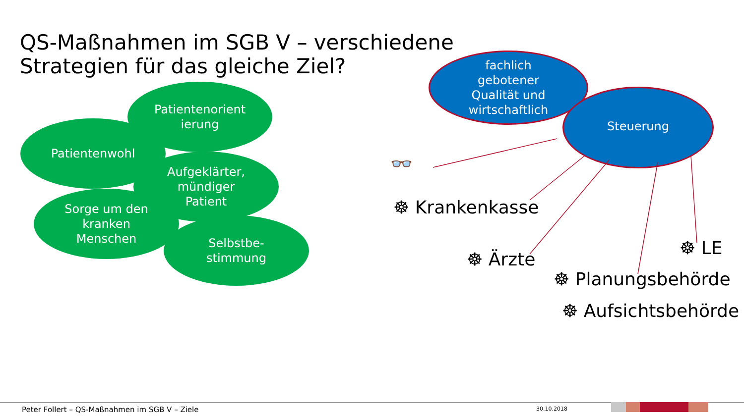QS-Maßnahmen im SGB V – verschiedene
Strategien für das gleiche Ziel?
Patientenwohl
Patientenorient
ierung
Aufgeklärter,
mündiger
Patient
Sorge um den
kranken
Menschen
Selbstbe-
stimmung
fachlich
gebotener
Qualität und
wirtschaftlich
Steuerung
👓
☸ Krankenkasse
☸ Ärzte
☸ LE
☸ Planungsbehörde
☸ Aufsichtsbehörde
Peter Follert – QS-Maßnahmen im SGB V – Ziele
30.10.2018